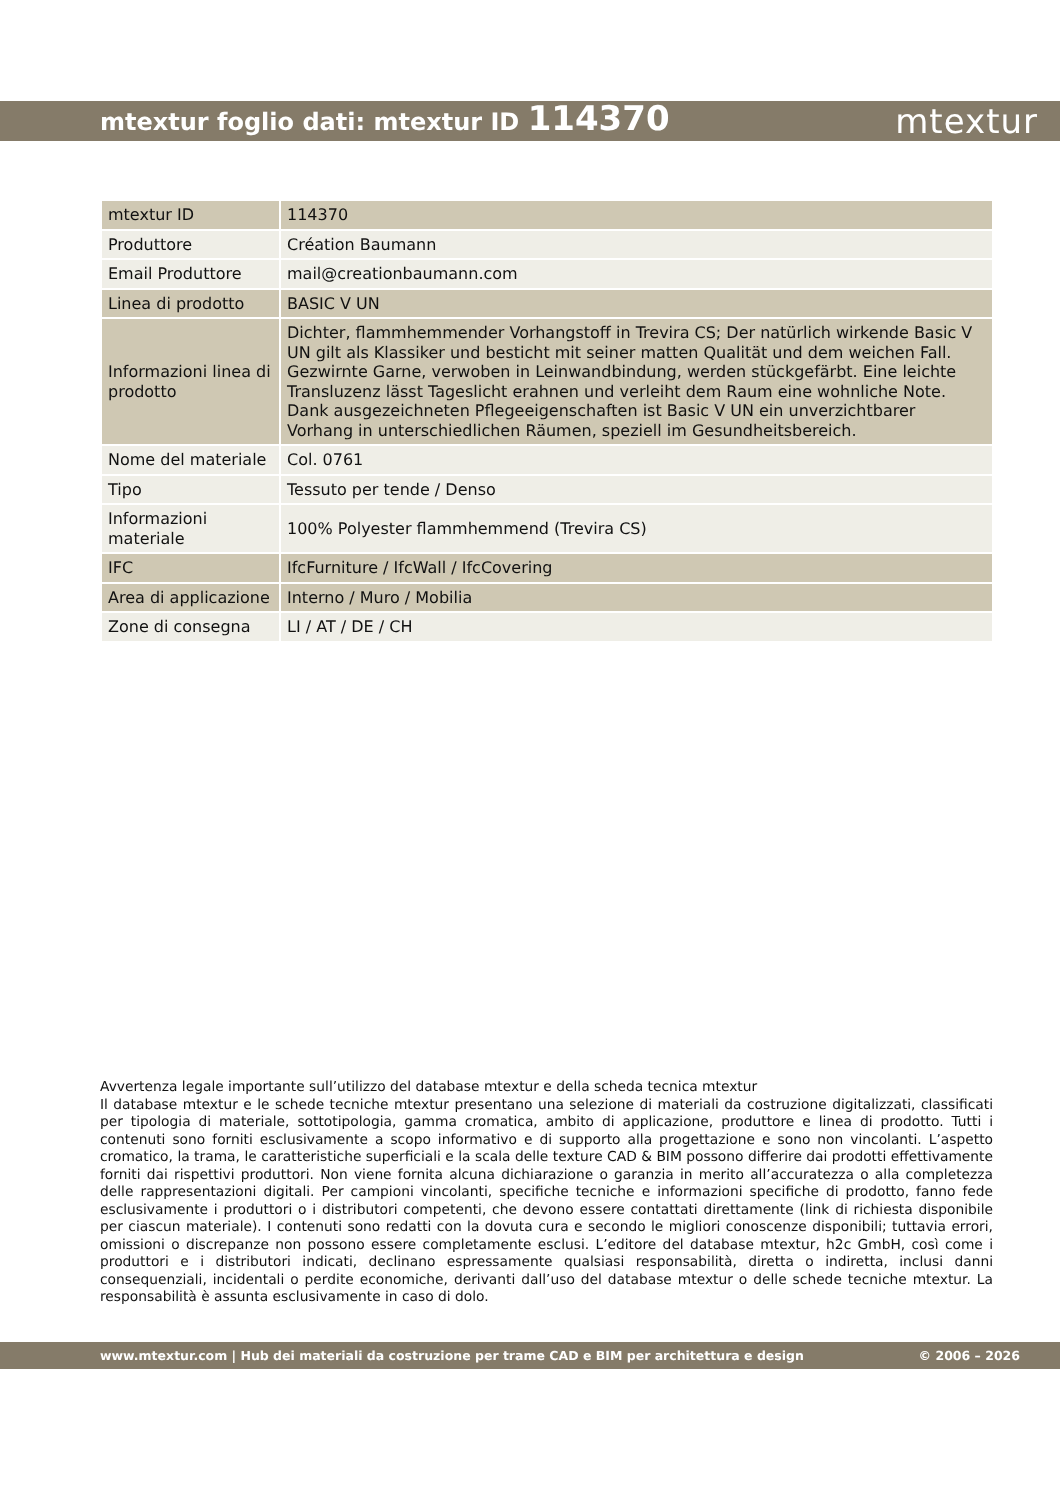mtextur foglio dati: mtextur ID 114370
mtextur
| mtextur ID | 114370 |
| Produttore | Création Baumann |
| Email Produttore | mail@creationbaumann.com |
| Linea di prodotto | BASIC V UN |
| Informazioni linea di prodotto | Dichter, flammhemmender Vorhangstoff in Trevira CS; Der natürlich wirkende Basic V UN gilt als Klassiker und besticht mit seiner matten Qualität und dem weichen Fall. Gezwirnte Garne, verwoben in Leinwandbindung, werden stückgefärbt. Eine leichte Transluzenz lässt Tageslicht erahnen und verleiht dem Raum eine wohnliche Note. Dank ausgezeichneten Pflegeeigenschaften ist Basic V UN ein unverzichtbarer Vorhang in unterschiedlichen Räumen, speziell im Gesundheitsbereich. |
| Nome del materiale | Col. 0761 |
| Tipo | Tessuto per tende / Denso |
| Informazioni materiale | 100% Polyester flammhemmend (Trevira CS) |
| IFC | IfcFurniture / IfcWall / IfcCovering |
| Area di applicazione | Interno / Muro / Mobilia |
| Zone di consegna | LI / AT / DE / CH |
Avvertenza legale importante sull’utilizzo del database mtextur e della scheda tecnica mtextur
Il database mtextur e le schede tecniche mtextur presentano una selezione di materiali da costruzione digitalizzati, classificati per tipologia di materiale, sottotipologia, gamma cromatica, ambito di applicazione, produttore e linea di prodotto. Tutti i contenuti sono forniti esclusivamente a scopo informativo e di supporto alla progettazione e sono non vincolanti. L’aspetto cromatico, la trama, le caratteristiche superficiali e la scala delle texture CAD & BIM possono differire dai prodotti effettivamente forniti dai rispettivi produttori. Non viene fornita alcuna dichiarazione o garanzia in merito all’accuratezza o alla completezza delle rappresentazioni digitali. Per campioni vincolanti, specifiche tecniche e informazioni specifiche di prodotto, fanno fede esclusivamente i produttori o i distributori competenti, che devono essere contattati direttamente (link di richiesta disponibile per ciascun materiale). I contenuti sono redatti con la dovuta cura e secondo le migliori conoscenze disponibili; tuttavia errori, omissioni o discrepanze non possono essere completamente esclusi. L’editore del database mtextur, h2c GmbH, così come i produttori e i distributori indicati, declinano espressamente qualsiasi responsabilità, diretta o indiretta, inclusi danni consequenziali, incidentali o perdite economiche, derivanti dall’uso del database mtextur o delle schede tecniche mtextur. La responsabilità è assunta esclusivamente in caso di dolo.
www.mtextur.com | Hub dei materiali da costruzione per trame CAD e BIM per architettura e design © 2006 – 2026